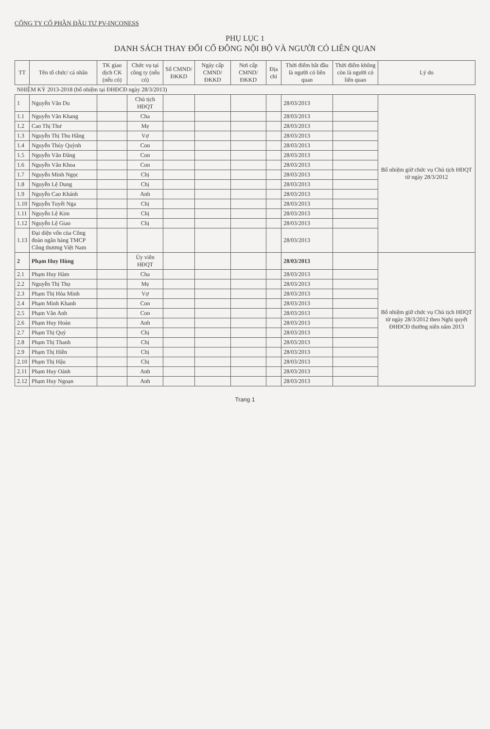CÔNG TY CỔ PHẦN ĐẦU TƯ PV-INCONESS
PHỤ LỤC 1
DANH SÁCH THAY ĐỔI CỔ ĐÔNG NỘI BỘ VÀ NGƯỜI CÓ LIÊN QUAN
| TT | Tên tổ chức/ cá nhân | TK giao dịch CK (nếu có) | Chức vụ tại công ty (nếu có) | Số CMND/ ĐKKD | Ngày cấp CMND/ ĐKKD | Nơi cấp CMND/ ĐKKD | Địa chỉ | Thời điểm bắt đầu là người có liên quan | Thời điểm không còn là người có liên quan | Lý do |
| --- | --- | --- | --- | --- | --- | --- | --- | --- | --- | --- |
| NHIỆM KỲ 2013-2018 (bổ nhiệm tại ĐHĐCĐ ngày 28/3/2013) | | | | | | | | | | |
| 1 | Nguyễn Văn Du | | Chủ tịch HĐQT | | | | | 28/03/2013 | | Bổ nhiệm giữ chức vụ Chủ tịch HĐQT từ ngày 28/3/2012 |
| 1.1 | Nguyễn Văn Khang | | Cha | | | | | 28/03/2013 | | |
| 1.2 | Cao Thị Thư | | Mẹ | | | | | 28/03/2013 | | |
| 1.3 | Nguyễn Thị Thu Hằng | | Vợ | | | | | 28/03/2013 | | |
| 1.4 | Nguyễn Thủy Quỳnh | | Con | | | | | 28/03/2013 | | |
| 1.5 | Nguyễn Văn Đăng | | Con | | | | | 28/03/2013 | | |
| 1.6 | Nguyễn Văn Khoa | | Con | | | | | 28/03/2013 | | |
| 1.7 | Nguyễn Minh Ngọc | | Chị | | | | | 28/03/2013 | | |
| 1.8 | Nguyễn Lệ Dung | | Chị | | | | | 28/03/2013 | | |
| 1.9 | Nguyễn Cao Khánh | | Anh | | | | | 28/03/2013 | | |
| 1.10 | Nguyễn Tuyết Nga | | Chị | | | | | 28/03/2013 | | |
| 1.11 | Nguyễn Lệ Kim | | Chị | | | | | 28/03/2013 | | |
| 1.12 | Nguyễn Lệ Giao | | Chị | | | | | 28/03/2013 | | |
| 1.13 | Đại diện vốn của Công đoàn ngân hàng TMCP Công thương Việt Nam | | | | | | | 28/03/2013 | | |
| 2 | Phạm Huy Hùng | | Ủy viên HĐQT | | | | | 28/03/2013 | | Bổ nhiệm giữ chức vụ Chủ tịch HĐQT từ ngày 28/3/2012 theo Nghị quyết ĐHĐCĐ thường niên năm 2013 |
| 2.1 | Phạm Huy Hàm | | Cha | | | | | 28/03/2013 | | |
| 2.2 | Nguyễn Thị Thọ | | Mẹ | | | | | 28/03/2013 | | |
| 2.3 | Phạm Thị Hòa Minh | | Vợ | | | | | 28/03/2013 | | |
| 2.4 | Phạm Minh Khanh | | Con | | | | | 28/03/2013 | | |
| 2.5 | Phạm Văn Anh | | Con | | | | | 28/03/2013 | | |
| 2.6 | Phạm Huy Hoàn | | Anh | | | | | 28/03/2013 | | |
| 2.7 | Phạm Thị Quý | | Chị | | | | | 28/03/2013 | | |
| 2.8 | Phạm Thị Thanh | | Chị | | | | | 28/03/2013 | | |
| 2.9 | Phạm Thị Hiền | | Chị | | | | | 28/03/2013 | | |
| 2.10 | Phạm Thị Hậu | | Chị | | | | | 28/03/2013 | | |
| 2.11 | Phạm Huy Oánh | | Anh | | | | | 28/03/2013 | | |
| 2.12 | Phạm Huy Ngoạn | | Anh | | | | | 28/03/2013 | | |
Trang 1